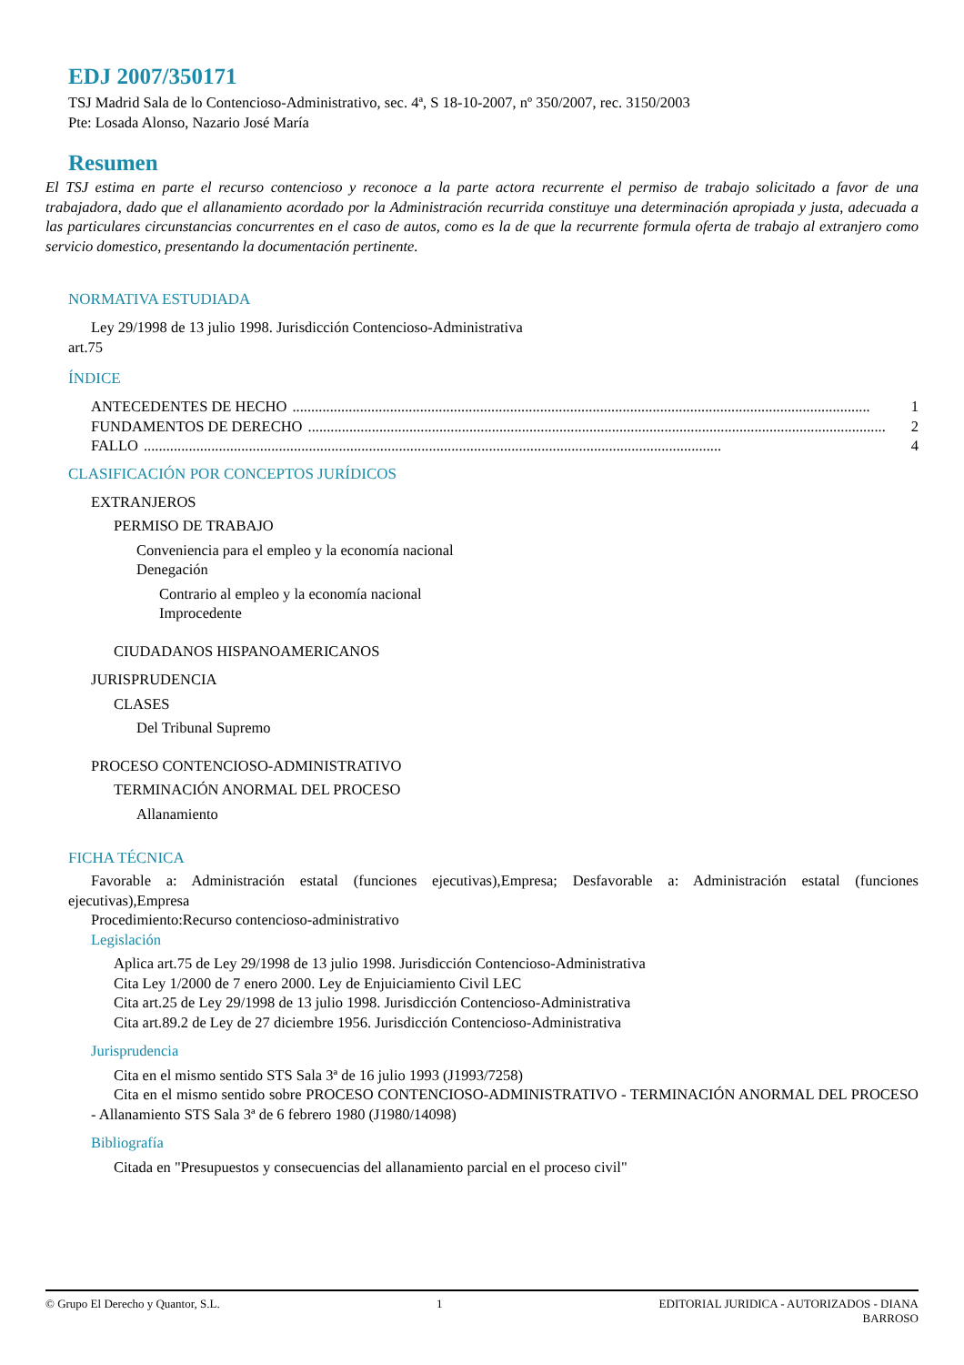EDJ 2007/350171
TSJ Madrid Sala de lo Contencioso-Administrativo, sec. 4ª, S 18-10-2007, nº 350/2007, rec. 3150/2003
Pte: Losada Alonso, Nazario José María
Resumen
El TSJ estima en parte el recurso contencioso y reconoce a la parte actora recurrente el permiso de trabajo solicitado a favor de una trabajadora, dado que el allanamiento acordado por la Administración recurrida constituye una determinación apropiada y justa, adecuada a las particulares circunstancias concurrentes en el caso de autos, como es la de que la recurrente formula oferta de trabajo al extranjero como servicio domestico, presentando la documentación pertinente.
NORMATIVA ESTUDIADA
Ley 29/1998 de 13 julio 1998. Jurisdicción Contencioso-Administrativa
art.75
ÍNDICE
ANTECEDENTES DE HECHO.......................................................................................................................................................... 1
FUNDAMENTOS DE DERECHO.......................................................................................................................................................... 2
FALLO.......................................................................................................................................................... 4
CLASIFICACIÓN POR CONCEPTOS JURÍDICOS
EXTRANJEROS
PERMISO DE TRABAJO
Conveniencia para el empleo y la economía nacional
Denegación
Contrario al empleo y la economía nacional
Improcedente
CIUDADANOS HISPANOAMERICANOS
JURISPRUDENCIA
CLASES
Del Tribunal Supremo
PROCESO CONTENCIOSO-ADMINISTRATIVO
TERMINACIÓN ANORMAL DEL PROCESO
Allanamiento
FICHA TÉCNICA
Favorable a: Administración estatal (funciones ejecutivas),Empresa; Desfavorable a: Administración estatal (funciones ejecutivas),Empresa
Procedimiento:Recurso contencioso-administrativo
Legislación
Aplica art.75 de Ley 29/1998 de 13 julio 1998. Jurisdicción Contencioso-Administrativa
Cita Ley 1/2000 de 7 enero 2000. Ley de Enjuiciamiento Civil LEC
Cita art.25 de Ley 29/1998 de 13 julio 1998. Jurisdicción Contencioso-Administrativa
Cita art.89.2 de Ley de 27 diciembre 1956. Jurisdicción Contencioso-Administrativa
Jurisprudencia
Cita en el mismo sentido STS Sala 3ª de 16 julio 1993 (J1993/7258)
Cita en el mismo sentido sobre PROCESO CONTENCIOSO-ADMINISTRATIVO - TERMINACIÓN ANORMAL DEL PROCESO - Allanamiento STS Sala 3ª de 6 febrero 1980 (J1980/14098)
Bibliografía
Citada en "Presupuestos y consecuencias del allanamiento parcial en el proceso civil"
© Grupo El Derecho y Quantor, S.L. 1 EDITORIAL JURIDICA - AUTORIZADOS - DIANA
BARROSO